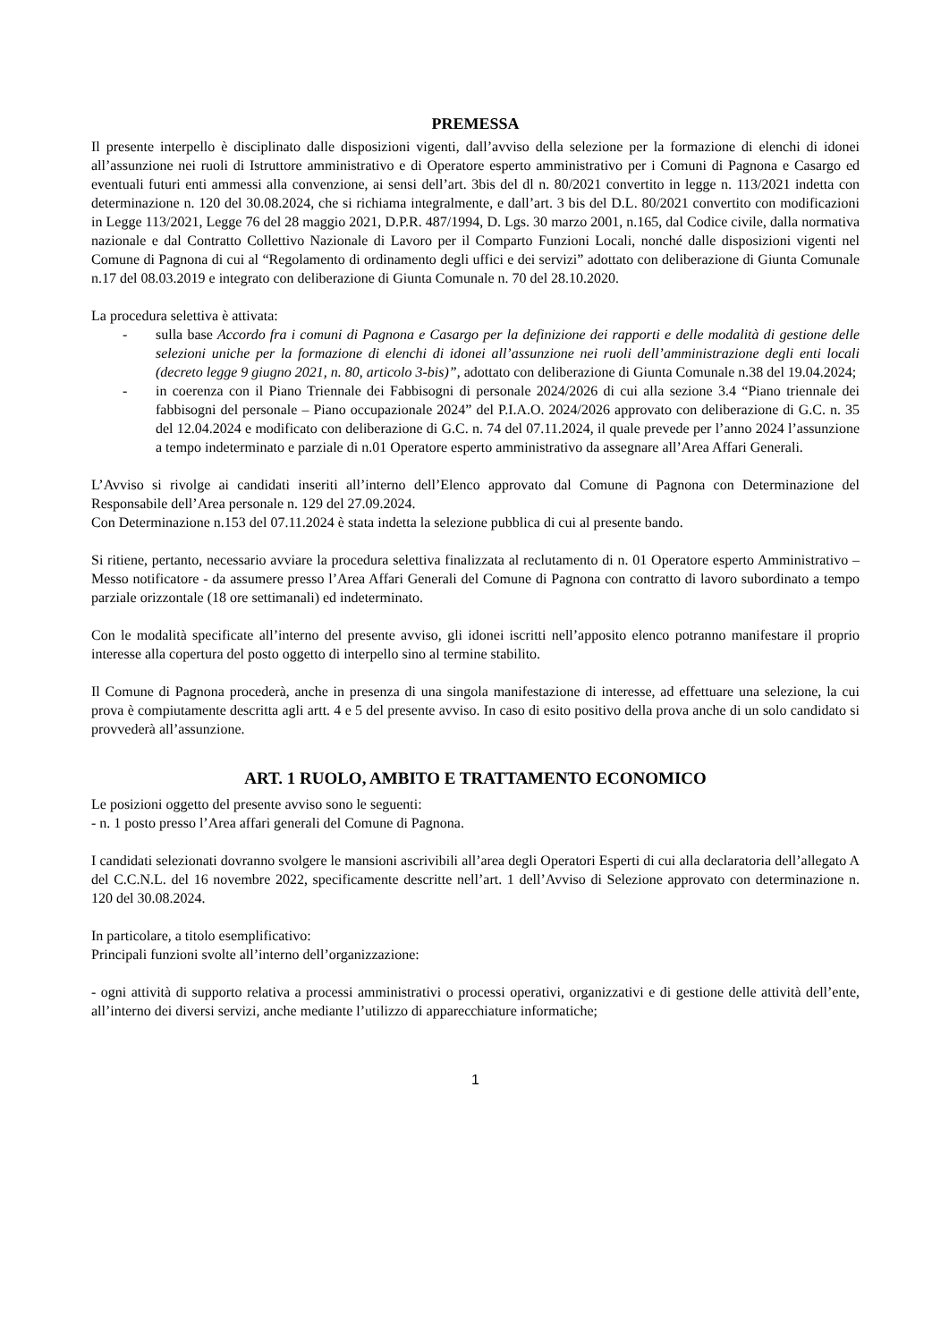PREMESSA
Il presente interpello è disciplinato dalle disposizioni vigenti, dall’avviso della selezione per la formazione di elenchi di idonei all’assunzione nei ruoli di Istruttore amministrativo e di Operatore esperto amministrativo per i Comuni di Pagnona e Casargo ed eventuali futuri enti ammessi alla convenzione, ai sensi dell’art. 3bis del dl n. 80/2021 convertito in legge n. 113/2021 indetta con determinazione n. 120 del 30.08.2024, che si richiama integralmente, e dall’art. 3 bis del D.L. 80/2021 convertito con modificazioni in Legge 113/2021, Legge 76 del 28 maggio 2021, D.P.R. 487/1994, D. Lgs. 30 marzo 2001, n.165, dal Codice civile, dalla normativa nazionale e dal Contratto Collettivo Nazionale di Lavoro per il Comparto Funzioni Locali, nonché dalle disposizioni vigenti nel Comune di Pagnona di cui al “Regolamento di ordinamento degli uffici e dei servizi” adottato con deliberazione di Giunta Comunale n.17 del 08.03.2019 e integrato con deliberazione di Giunta Comunale n. 70 del 28.10.2020.
La procedura selettiva è attivata:
- sulla base Accordo fra i comuni di Pagnona e Casargo per la definizione dei rapporti e delle modalità di gestione delle selezioni uniche per la formazione di elenchi di idonei all’assunzione nei ruoli dell’amministrazione degli enti locali (decreto legge 9 giugno 2021, n. 80, articolo 3-bis)”, adottato con deliberazione di Giunta Comunale n.38 del 19.04.2024;
- in coerenza con il Piano Triennale dei Fabbisogni di personale 2024/2026 di cui alla sezione 3.4 “Piano triennale dei fabbisogni del personale – Piano occupazionale 2024” del P.I.A.O. 2024/2026 approvato con deliberazione di G.C. n. 35 del 12.04.2024 e modificato con deliberazione di G.C. n. 74 del 07.11.2024, il quale prevede per l’anno 2024 l’assunzione a tempo indeterminato e parziale di n.01 Operatore esperto amministrativo da assegnare all’Area Affari Generali.
L’Avviso si rivolge ai candidati inseriti all’interno dell’Elenco approvato dal Comune di Pagnona con Determinazione del Responsabile dell’Area personale n. 129 del 27.09.2024.
Con Determinazione n.153 del 07.11.2024 è stata indetta la selezione pubblica di cui al presente bando.
Si ritiene, pertanto, necessario avviare la procedura selettiva finalizzata al reclutamento di n. 01 Operatore esperto Amministrativo – Messo notificatore - da assumere presso l’Area Affari Generali del Comune di Pagnona con contratto di lavoro subordinato a tempo parziale orizzontale (18 ore settimanali) ed indeterminato.
Con le modalità specificate all’interno del presente avviso, gli idonei iscritti nell’apposito elenco potranno manifestare il proprio interesse alla copertura del posto oggetto di interpello sino al termine stabilito.
Il Comune di Pagnona procederà, anche in presenza di una singola manifestazione di interesse, ad effettuare una selezione, la cui prova è compiutamente descritta agli artt. 4 e 5 del presente avviso. In caso di esito positivo della prova anche di un solo candidato si provvederà all’assunzione.
ART. 1 RUOLO, AMBITO E TRATTAMENTO ECONOMICO
Le posizioni oggetto del presente avviso sono le seguenti:
- n. 1 posto presso l’Area affari generali del Comune di Pagnona.
I candidati selezionati dovranno svolgere le mansioni ascrivibili all’area degli Operatori Esperti di cui alla declaratoria dell’allegato A del C.C.N.L. del 16 novembre 2022, specificamente descritte nell’art. 1 dell’Avviso di Selezione approvato con determinazione n. 120 del 30.08.2024.
In particolare, a titolo esemplificativo:
Principali funzioni svolte all’interno dell’organizzazione:
- ogni attività di supporto relativa a processi amministrativi o processi operativi, organizzativi e di gestione delle attività dell’ente, all’interno dei diversi servizi, anche mediante l’utilizzo di apparecchiature informatiche;
1